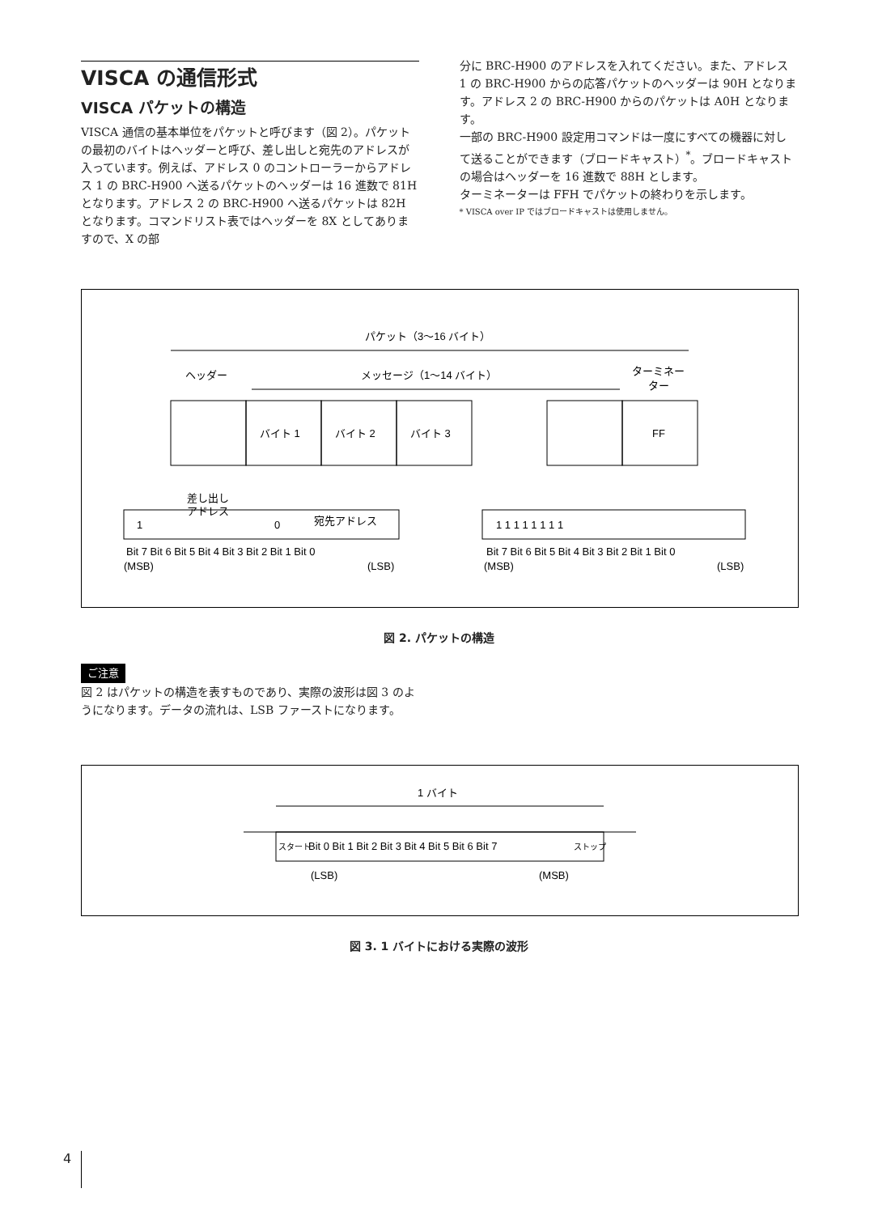VISCA の通信形式
VISCA パケットの構造
VISCA 通信の基本単位をパケットと呼びます（図 2）。パケットの最初のバイトはヘッダーと呼び、差し出しと宛先のアドレスが入っています。例えば、アドレス 0 のコントローラーからアドレス 1 の BRC-H900 へ送るパケットのヘッダーは 16 進数で 81H となります。アドレス 2 の BRC-H900 へ送るパケットは 82H となります。コマンドリスト表ではヘッダーを 8X としてありますので、X の部
分に BRC-H900 のアドレスを入れてください。また、アドレス 1 の BRC-H900 からの応答パケットのヘッダーは 90H となります。アドレス 2 の BRC-H900 からのパケットは A0H となります。
一部の BRC-H900 設定用コマンドは一度にすべての機器に対して送ることができます（ブロードキャスト）<sup>*</sup>。ブロードキャストの場合はヘッダーを 16 進数で 88H とします。
ターミネーターは FFH でパケットの終わりを示します。
* VISCA over IP ではブロードキャストは使用しません。
パケット（3～16 バイト）
ヘッダー
メッセージ（1～14 バイト）
ターミネー
ター
バイト 1
バイト 2
バイト 3
FF
差し出し
アドレス
宛先アドレス
1
0
Bit 7 Bit 6 Bit 5 Bit 4 Bit 3 Bit 2 Bit 1 Bit 0
(MSB)
(LSB)
1 1 1 1 1 1 1 1
Bit 7 Bit 6 Bit 5 Bit 4 Bit 3 Bit 2 Bit 1 Bit 0
(MSB)
(LSB)
図 2. パケットの構造
ご注意
図 2 はパケットの構造を表すものであり、実際の波形は図 3 のようになります。データの流れは、LSB ファーストになります。
1 バイト
スタート
Bit 0 Bit 1 Bit 2 Bit 3 Bit 4 Bit 5 Bit 6 Bit 7
ストップ
(LSB)
(MSB)
図 3. 1 バイトにおける実際の波形
4